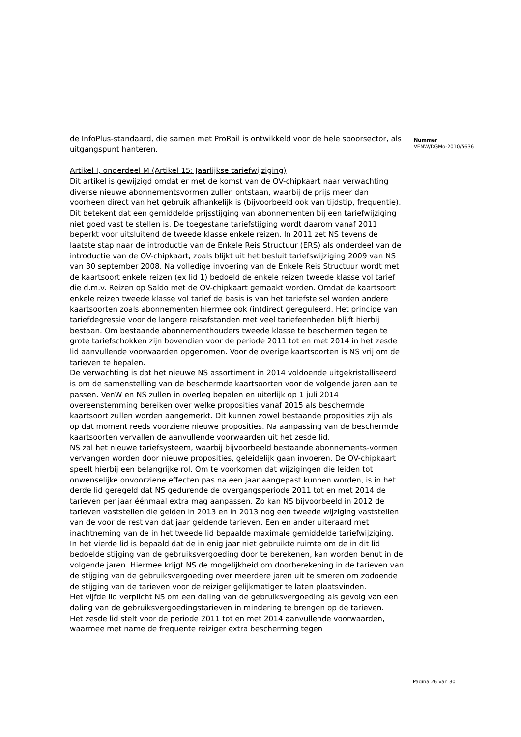de InfoPlus-standaard, die samen met ProRail is ontwikkeld voor de hele spoorsector, als uitgangspunt hanteren.
Artikel I, onderdeel M (Artikel 15: Jaarlijkse tariefwijziging)
Dit artikel is gewijzigd omdat er met de komst van de OV-chipkaart naar verwachting diverse nieuwe abonnementsvormen zullen ontstaan, waarbij de prijs meer dan voorheen direct van het gebruik afhankelijk is (bijvoorbeeld ook van tijdstip, frequentie). Dit betekent dat een gemiddelde prijsstijging van abonnementen bij een tariefwijziging niet goed vast te stellen is. De toegestane tariefstijging wordt daarom vanaf 2011 beperkt voor uitsluitend de tweede klasse enkele reizen. In 2011 zet NS tevens de laatste stap naar de introductie van de Enkele Reis Structuur (ERS) als onderdeel van de introductie van de OV-chipkaart, zoals blijkt uit het besluit tariefswijziging 2009 van NS van 30 september 2008. Na volledige invoering van de Enkele Reis Structuur wordt met de kaartsoort enkele reizen (ex lid 1) bedoeld de enkele reizen tweede klasse vol tarief die d.m.v. Reizen op Saldo met de OV-chipkaart gemaakt worden. Omdat de kaartsoort enkele reizen tweede klasse vol tarief de basis is van het tariefstelsel worden andere kaartsoorten zoals abonnementen hiermee ook (in)direct gereguleerd. Het principe van tariefdegressie voor de langere reisafstanden met veel tariefeenheden blijft hierbij bestaan. Om bestaande abonnementhouders tweede klasse te beschermen tegen te grote tariefschokken zijn bovendien voor de periode 2011 tot en met 2014 in het zesde lid aanvullende voorwaarden opgenomen. Voor de overige kaartsoorten is NS vrij om de tarieven te bepalen.
De verwachting is dat het nieuwe NS assortiment in 2014 voldoende uitgekristalliseerd is om de samenstelling van de beschermde kaartsoorten voor de volgende jaren aan te passen. VenW en NS zullen in overleg bepalen en uiterlijk op 1 juli 2014 overeenstemming bereiken over welke proposities vanaf 2015 als beschermde kaartsoort zullen worden aangemerkt. Dit kunnen zowel bestaande proposities zijn als op dat moment reeds voorziene nieuwe proposities. Na aanpassing van de beschermde kaartsoorten vervallen de aanvullende voorwaarden uit het zesde lid.
NS zal het nieuwe tariefsysteem, waarbij bijvoorbeeld bestaande abonnements-vormen vervangen worden door nieuwe proposities, geleidelijk gaan invoeren. De OV-chipkaart speelt hierbij een belangrijke rol. Om te voorkomen dat wijzigingen die leiden tot onwenselijke onvoorziene effecten pas na een jaar aangepast kunnen worden, is in het derde lid geregeld dat NS gedurende de overgangsperiode 2011 tot en met 2014 de tarieven per jaar éénmaal extra mag aanpassen. Zo kan NS bijvoorbeeld in 2012 de tarieven vaststellen die gelden in 2013 en in 2013 nog een tweede wijziging vaststellen van de voor de rest van dat jaar geldende tarieven. Een en ander uiteraard met inachtneming van de in het tweede lid bepaalde maximale gemiddelde tariefwijziging.
In het vierde lid is bepaald dat de in enig jaar niet gebruikte ruimte om de in dit lid bedoelde stijging van de gebruiksvergoeding door te berekenen, kan worden benut in de volgende jaren. Hiermee krijgt NS de mogelijkheid om doorberekening in de tarieven van de stijging van de gebruiksvergoeding over meerdere jaren uit te smeren om zodoende de stijging van de tarieven voor de reiziger gelijkmatiger te laten plaatsvinden.
Het vijfde lid verplicht NS om een daling van de gebruiksvergoeding als gevolg van een daling van de gebruiksvergoedingstarieven in mindering te brengen op de tarieven.
Het zesde lid stelt voor de periode 2011 tot en met 2014 aanvullende voorwaarden, waarmee met name de frequente reiziger extra bescherming tegen
Nummer
VENW/DGMo-2010/5636
Pagina 26 van 30